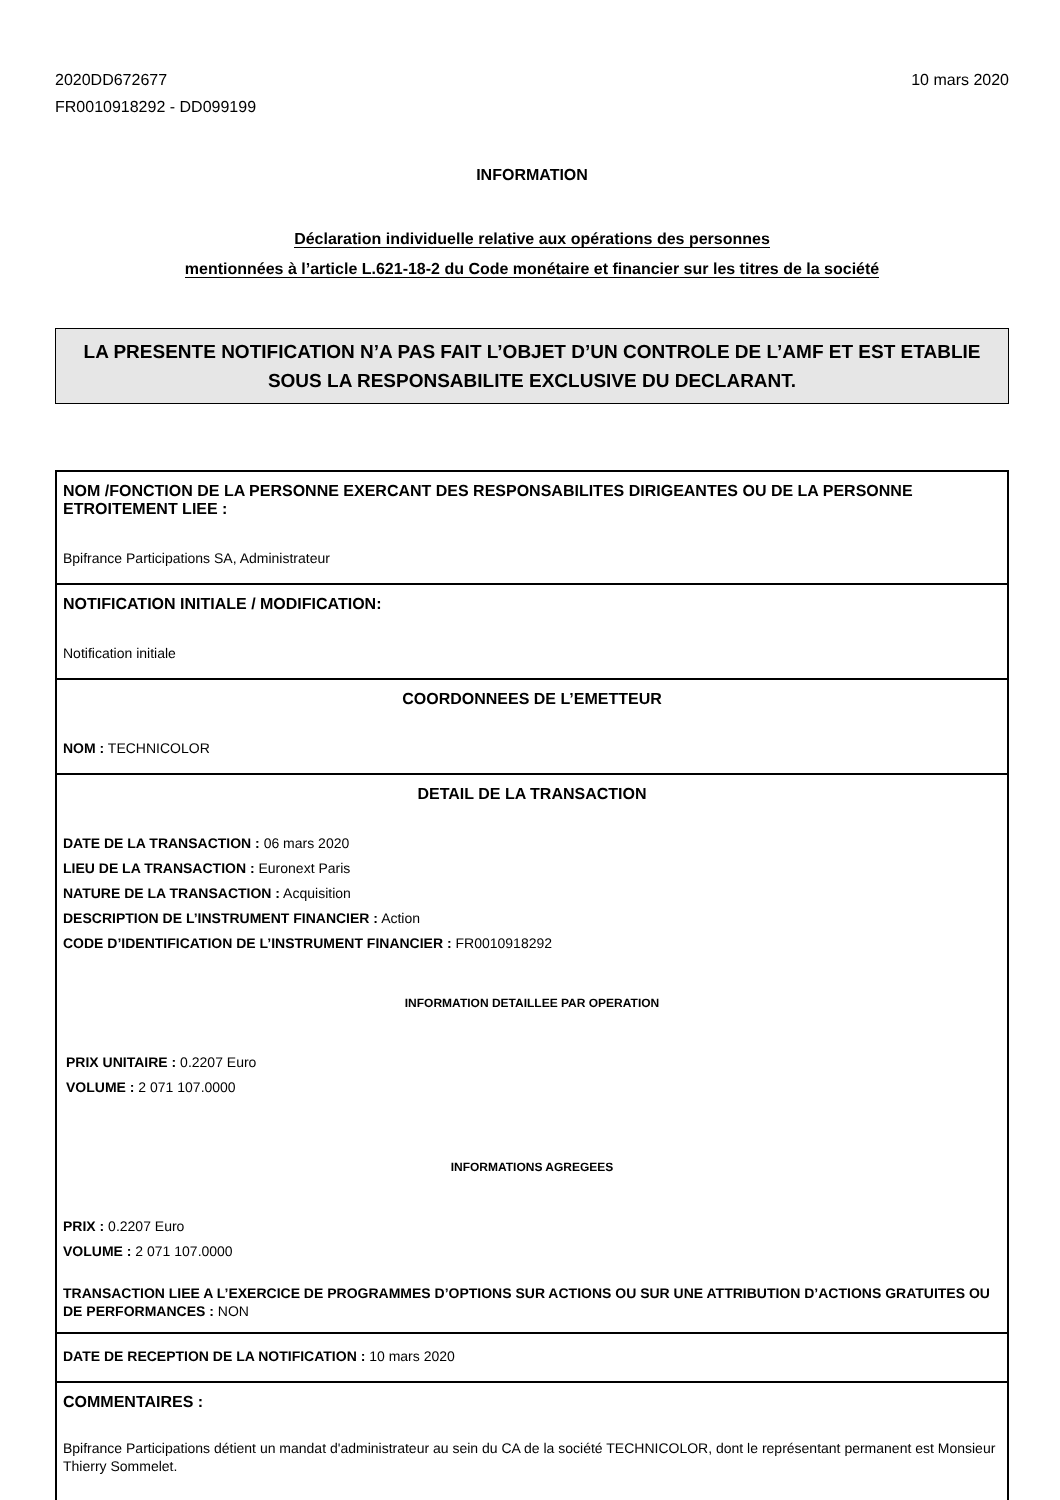2020DD672677
FR0010918292 - DD099199
10 mars 2020
INFORMATION
Déclaration individuelle relative aux opérations des personnes
mentionnées à l’article L.621-18-2 du Code monétaire et financier sur les titres de la société
LA PRESENTE NOTIFICATION N’A PAS FAIT L’OBJET D’UN CONTROLE DE L’AMF ET EST ETABLIE SOUS LA RESPONSABILITE EXCLUSIVE DU DECLARANT.
NOM /FONCTION DE LA PERSONNE EXERCANT DES RESPONSABILITES DIRIGEANTES OU DE LA PERSONNE ETROITEMENT LIEE :
Bpifrance Participations SA, Administrateur
NOTIFICATION INITIALE / MODIFICATION:
Notification initiale
COORDONNEES DE L’EMETTEUR
NOM : TECHNICOLOR
DETAIL DE LA TRANSACTION
DATE DE LA TRANSACTION : 06 mars 2020
LIEU DE LA TRANSACTION : Euronext Paris
NATURE DE LA TRANSACTION : Acquisition
DESCRIPTION DE L’INSTRUMENT FINANCIER : Action
CODE D’IDENTIFICATION DE L’INSTRUMENT FINANCIER : FR0010918292
INFORMATION DETAILLEE PAR OPERATION
PRIX UNITAIRE : 0.2207 Euro
VOLUME : 2 071 107.0000
INFORMATIONS AGREGEES
PRIX : 0.2207 Euro
VOLUME : 2 071 107.0000
TRANSACTION LIEE A L’EXERCICE DE PROGRAMMES D’OPTIONS SUR ACTIONS OU SUR UNE ATTRIBUTION D’ACTIONS GRATUITES OU DE PERFORMANCES : NON
DATE DE RECEPTION DE LA NOTIFICATION : 10 mars 2020
COMMENTAIRES :
Bpifrance Participations détient un mandat d'administrateur au sein du CA de la société TECHNICOLOR, dont le représentant permanent est Monsieur Thierry Sommelet.